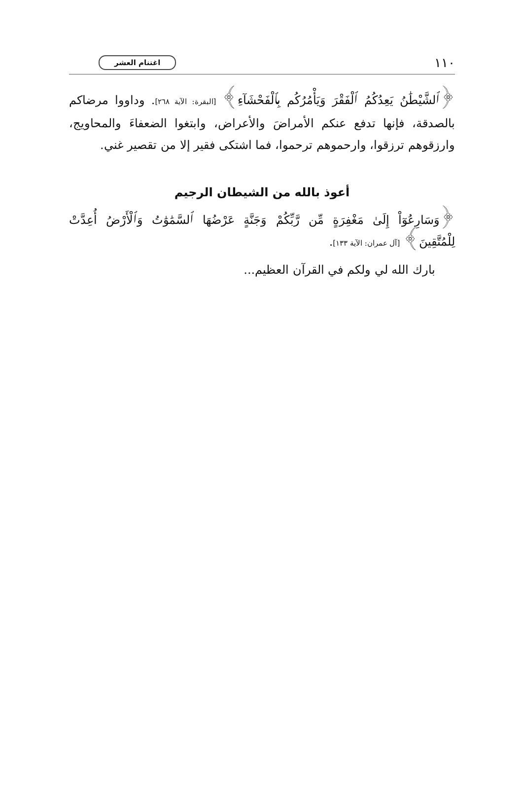١١٠ اغتنام العشر
﴿ٱلشَّيْطَٰنُ يَعِدُكُمُ ٱلْفَقْرَ وَيَأْمُرُكُم بِٱلْفَحْشَآءِ﴾ [البقرة: الآية ٢٦٨]. وداووا مرضاكم بالصدقة، فإنها تدفع عنكم الأمراضَ والأعراض، وابتغوا الضعفاءَ والمحاويج، وارزقوهم ترزقوا، وارحموهم ترحموا، فما اشتكى فقير إلا من تقصير غني.
أعوذ بالله من الشيطان الرجيم
﴿وَسَارِعُوٓاْ إِلَىٰ مَغْفِرَةٍ مِّن رَّبِّكُمْ وَجَنَّةٍ عَرْضُهَا ٱلسَّمَٰوَٰتُ وَٱلْأَرْضُ أُعِدَّتْ لِلْمُتَّقِينَ﴾ [آل عمران: الآية ١٣٣].
بارك الله لي ولكم في القرآن العظيم...